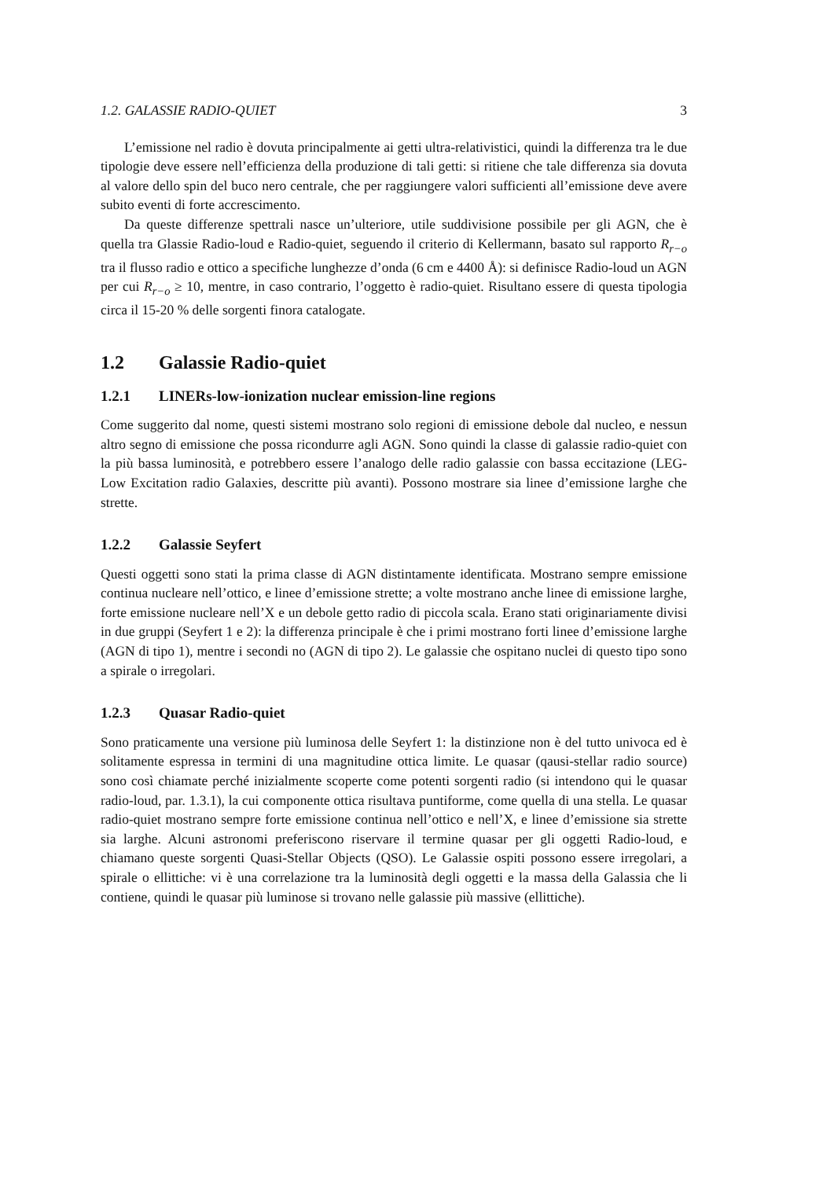1.2. GALASSIE RADIO-QUIET 3
L’emissione nel radio è dovuta principalmente ai getti ultra-relativistici, quindi la differenza tra le due tipologie deve essere nell’efficienza della produzione di tali getti: si ritiene che tale differenza sia dovuta al valore dello spin del buco nero centrale, che per raggiungere valori sufficienti all’emissione deve avere subito eventi di forte accrescimento.
Da queste differenze spettrali nasce un’ulteriore, utile suddivisione possibile per gli AGN, che è quella tra Glassie Radio-loud e Radio-quiet, seguendo il criterio di Kellermann, basato sul rapporto R<sub>r−o</sub> tra il flusso radio e ottico a specifiche lunghezze d’onda (6 cm e 4400 Å): si definisce Radio-loud un AGN per cui R<sub>r−o</sub> ≥ 10, mentre, in caso contrario, l’oggetto è radio-quiet. Risultano essere di questa tipologia circa il 15-20 % delle sorgenti finora catalogate.
1.2 Galassie Radio-quiet
1.2.1 LINERs-low-ionization nuclear emission-line regions
Come suggerito dal nome, questi sistemi mostrano solo regioni di emissione debole dal nucleo, e nessun altro segno di emissione che possa ricondurre agli AGN. Sono quindi la classe di galassie radio-quiet con la più bassa luminosità, e potrebbero essere l’analogo delle radio galassie con bassa eccitazione (LEG-Low Excitation radio Galaxies, descritte più avanti). Possono mostrare sia linee d’emissione larghe che strette.
1.2.2 Galassie Seyfert
Questi oggetti sono stati la prima classe di AGN distintamente identificata. Mostrano sempre emissione continua nucleare nell’ottico, e linee d’emissione strette; a volte mostrano anche linee di emissione larghe, forte emissione nucleare nell’X e un debole getto radio di piccola scala. Erano stati originariamente divisi in due gruppi (Seyfert 1 e 2): la differenza principale è che i primi mostrano forti linee d’emissione larghe (AGN di tipo 1), mentre i secondi no (AGN di tipo 2). Le galassie che ospitano nuclei di questo tipo sono a spirale o irregolari.
1.2.3 Quasar Radio-quiet
Sono praticamente una versione più luminosa delle Seyfert 1: la distinzione non è del tutto univoca ed è solitamente espressa in termini di una magnitudine ottica limite. Le quasar (qausi-stellar radio source) sono così chiamate perché inizialmente scoperte come potenti sorgenti radio (si intendono qui le quasar radio-loud, par. 1.3.1), la cui componente ottica risultava puntiforme, come quella di una stella. Le quasar radio-quiet mostrano sempre forte emissione continua nell’ottico e nell’X, e linee d’emissione sia strette sia larghe. Alcuni astronomi preferiscono riservare il termine quasar per gli oggetti Radio-loud, e chiamano queste sorgenti Quasi-Stellar Objects (QSO). Le Galassie ospiti possono essere irregolari, a spirale o ellittiche: vi è una correlazione tra la luminosità degli oggetti e la massa della Galassia che li contiene, quindi le quasar più luminose si trovano nelle galassie più massive (ellittiche).